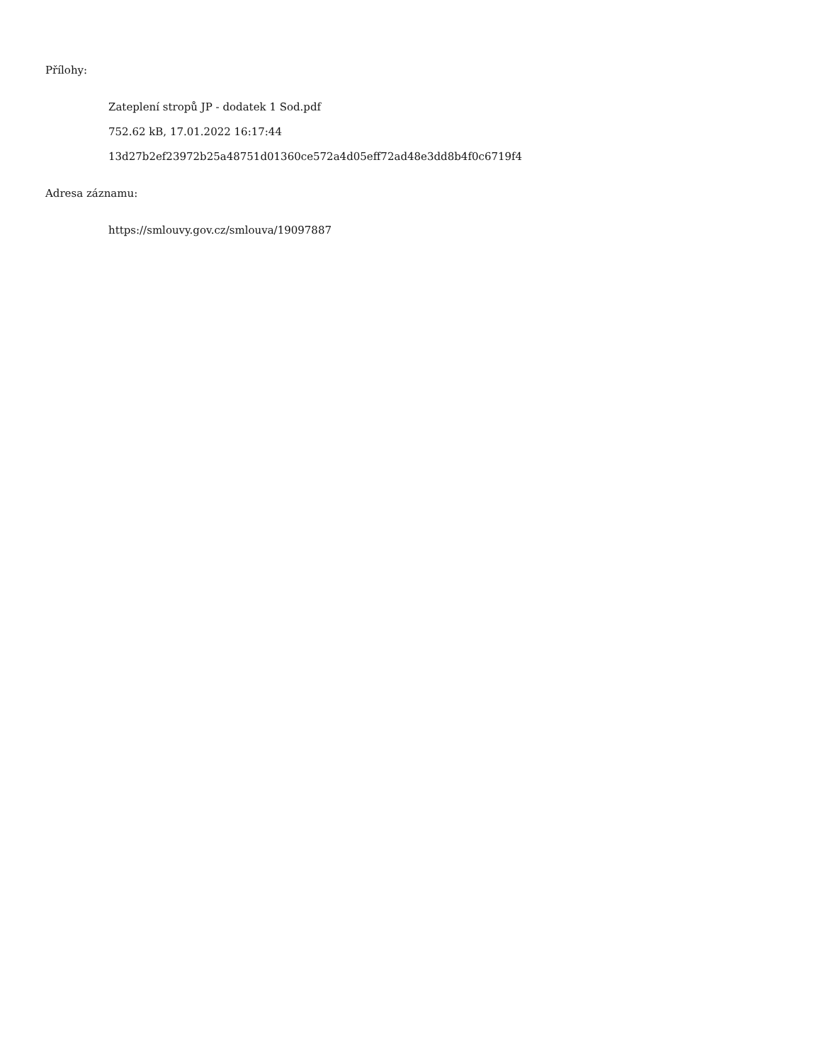Přílohy:
Zateplení stropů JP - dodatek 1 Sod.pdf
752.62 kB, 17.01.2022 16:17:44
13d27b2ef23972b25a48751d01360ce572a4d05eff72ad48e3dd8b4f0c6719f4
Adresa záznamu:
https://smlouvy.gov.cz/smlouva/19097887